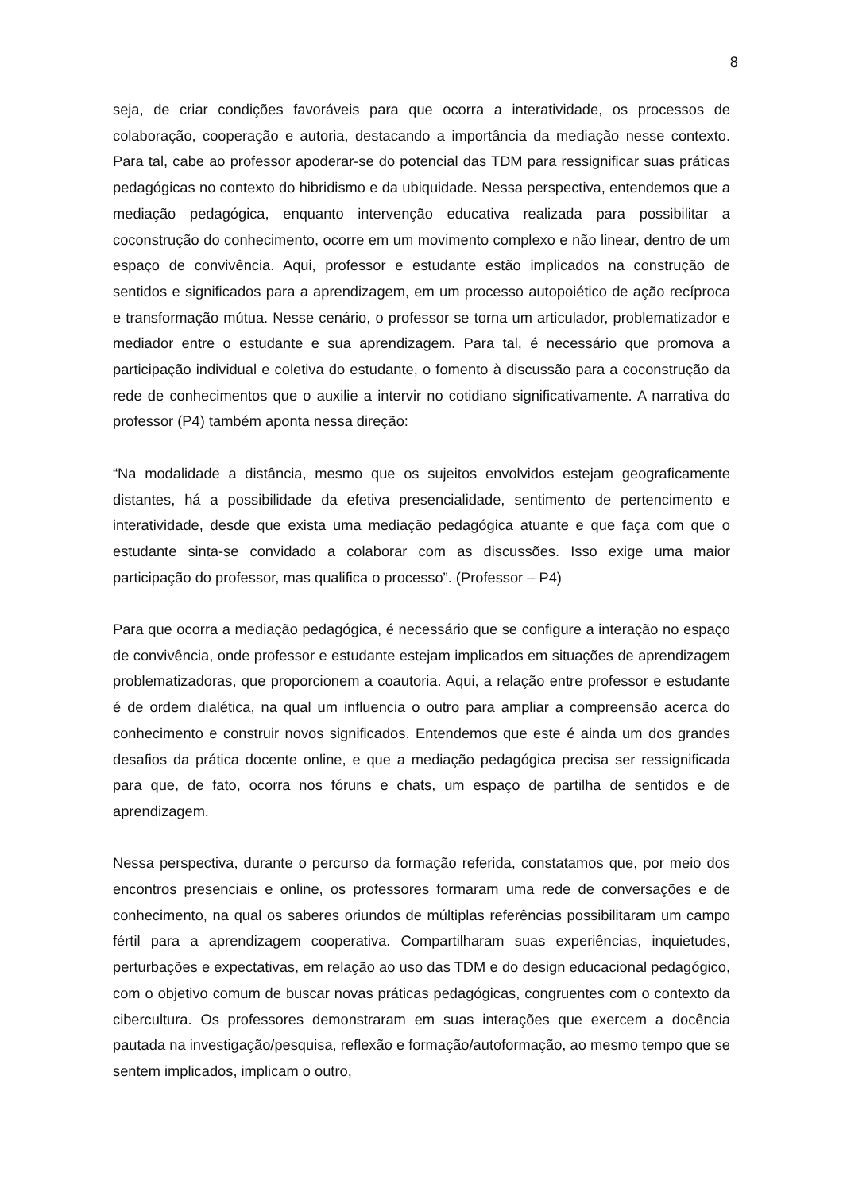8
seja, de criar condições favoráveis para que ocorra a interatividade, os processos de colaboração, cooperação e autoria, destacando a importância da mediação nesse contexto. Para tal, cabe ao professor apoderar-se do potencial das TDM para ressignificar suas práticas pedagógicas no contexto do hibridismo e da ubiquidade. Nessa perspectiva, entendemos que a mediação pedagógica, enquanto intervenção educativa realizada para possibilitar a coconstrução do conhecimento, ocorre em um movimento complexo e não linear, dentro de um espaço de convivência. Aqui, professor e estudante estão implicados na construção de sentidos e significados para a aprendizagem, em um processo autopoiético de ação recíproca e transformação mútua. Nesse cenário, o professor se torna um articulador, problematizador e mediador entre o estudante e sua aprendizagem. Para tal, é necessário que promova a participação individual e coletiva do estudante, o fomento à discussão para a coconstrução da rede de conhecimentos que o auxilie a intervir no cotidiano significativamente. A narrativa do professor (P4) também aponta nessa direção:
“Na modalidade a distância, mesmo que os sujeitos envolvidos estejam geograficamente distantes, há a possibilidade da efetiva presencialidade, sentimento de pertencimento e interatividade, desde que exista uma mediação pedagógica atuante e que faça com que o estudante sinta-se convidado a colaborar com as discussões. Isso exige uma maior participação do professor, mas qualifica o processo”. (Professor – P4)
Para que ocorra a mediação pedagógica, é necessário que se configure a interação no espaço de convivência, onde professor e estudante estejam implicados em situações de aprendizagem problematizadoras, que proporcionem a coautoria. Aqui, a relação entre professor e estudante é de ordem dialética, na qual um influencia o outro para ampliar a compreensão acerca do conhecimento e construir novos significados. Entendemos que este é ainda um dos grandes desafios da prática docente online, e que a mediação pedagógica precisa ser ressignificada para que, de fato, ocorra nos fóruns e chats, um espaço de partilha de sentidos e de aprendizagem.
Nessa perspectiva, durante o percurso da formação referida, constatamos que, por meio dos encontros presenciais e online, os professores formaram uma rede de conversações e de conhecimento, na qual os saberes oriundos de múltiplas referências possibilitaram um campo fértil para a aprendizagem cooperativa. Compartilharam suas experiências, inquietudes, perturbações e expectativas, em relação ao uso das TDM e do design educacional pedagógico, com o objetivo comum de buscar novas práticas pedagógicas, congruentes com o contexto da cibercultura. Os professores demonstraram em suas interações que exercem a docência pautada na investigação/pesquisa, reflexão e formação/autoformação, ao mesmo tempo que se sentem implicados, implicam o outro,